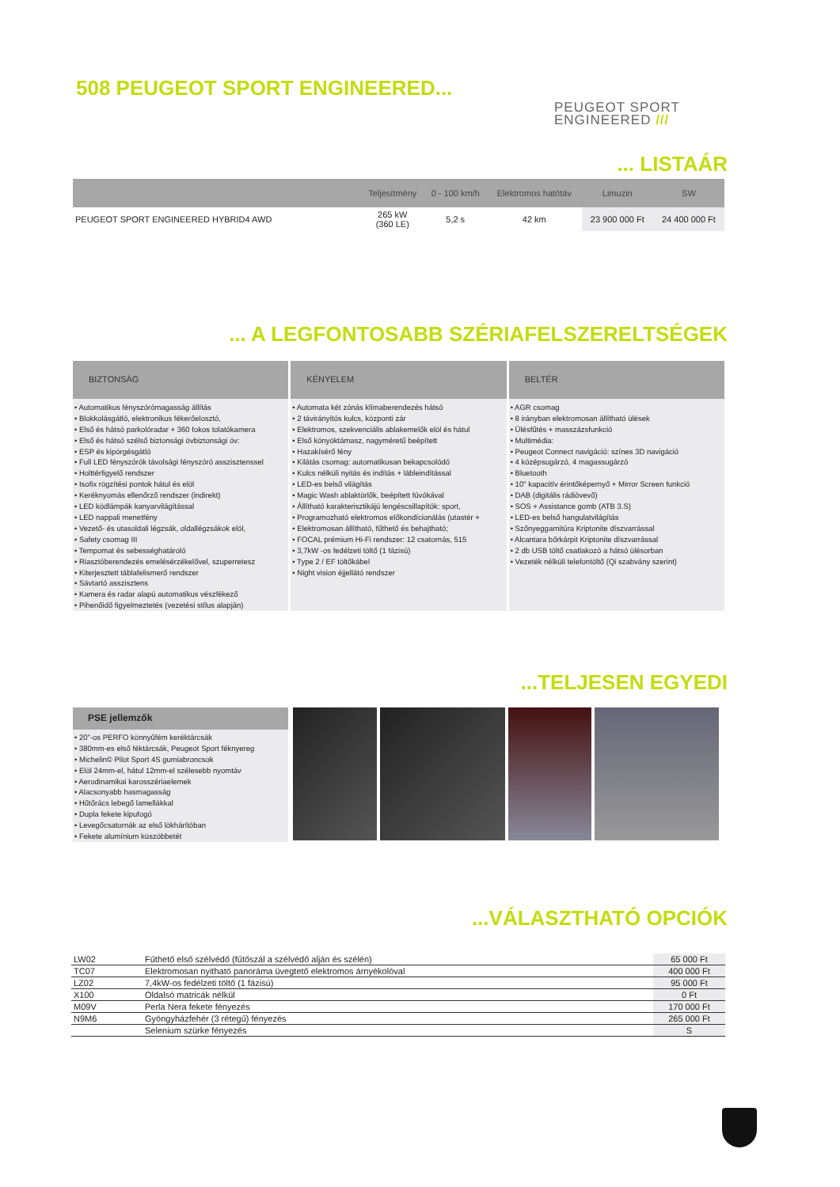508 PEUGEOT SPORT ENGINEERED...
PEUGEOT SPORT
ENGINEERED ///
... LISTAÁR
| | Teljesítmény | 0 - 100 km/h | Elektromos hatótáv | Limuzin | SW |
| --- | --- | --- | --- | --- | --- |
| PEUGEOT SPORT ENGINEERED HYBRID4 AWD | 265 kW (360 LE) | 5,2 s | 42 km | 23 900 000 Ft | 24 400 000 Ft |
... A LEGFONTOSABB SZÉRIAFELSZERELTSÉGEK
BIZTONSÁG
• Automatikus fényszórómagasság állítás
• Blokkolásgátló, elektronikus fékerőelosztó,
• Első és hátsó parkolóradar + 360 fokos tolatókamera
• Első és hátsó szélső biztonsági övbiztonsági öv:
• ESP és kipörgésgátló
• Full LED fényszórók távolsági fényszóró asszisztenssel
• Holttérfigyelő rendszer
• Isofix rögzítési pontok hátul és elöl
• Keréknyomás ellenőrző rendszer (indirekt)
• LED ködlámpák kanyarvilágítással
• LED nappali menetfény
• Vezető- és utasoldali légzsák, oldallégzsákok elöl,
• Safety csomag III
• Tempomat és sebességhatároló
• Riasztóberendezés emelésérzékelővel, szuperretesz
• Kiterjesztett táblafelismerő rendszer
• Sávtartó asszisztens
• Kamera és radar alapú automatikus vészfékező
• Pihenőidő figyelmeztetés (vezetési stílus alapján)
KÉNYELEM
• Automata két zónás klímaberendezés hátsó
• 2 távirányítós kulcs, központi zár
• Elektromos, szekvenciális ablakemelők elöl és hátul
• Első könyöktámasz, nagyméretű beépített
• Hazakísérő fény
• Kilátás csomag: automatikusan bekapcsolódó
• Kulcs nélküli nyitás és indítás + lábleindítással
• LED-es belső világítás
• Magic Wash ablaktörlők, beépített fúvókával
• Állítható karakterisztikájú lengéscsillapítók: sport,
• Programozható elektromos előkondícionálás (utastér +
• Elektromosan állítható, fűthető és behajtható;
• FOCAL prémium Hi-Fi rendszer: 12 csatornás, 515
• 3,7kW -os fedélzeti töltő (1 fázisú)
• Type 2 / EF töltőkábel
• Night vision éjjellátó rendszer
BELTÉR
• AGR csomag
• 8 irányban elektromosan állítható ülések
• Ülésfűtés + masszázsfunkció
• Multimédia:
• Peugeot Connect navigáció: színes 3D navigáció
• 4 középsugárzó, 4 magassugárzó
• Bluetooth
• 10" kapacitív érintőképernyő + Mirror Screen funkció
• DAB (digitális rádióvevő)
• SOS + Assistance gomb (ATB 3.S)
• LED-es belső hangulatvilágítás
• Szőnyeggarnitúra Kriptonite díszvarrással
• Alcantara bőrkárpit Kriptonite díszvarrással
• 2 db USB töltő csatlakozó a hátsó ülésorban
• Vezeték nélküli telefontöltő (Qi szabvány szerint)
...TELJESEN EGYEDI
PSE jellemzők
• 20"-os PERFO könnyűfém keréktárcsák
• 380mm-es első féktárcsák, Peugeot Sport féknyereg
• Michelin© Pilot Sport 4S gumiabroncsok
• Elöl 24mm-el, hátul 12mm-el szélesebb nyomtáv
• Aerodinamikai karosszériaelemek
• Alacsonyabb hasmagasság
• Hűtőrács lebegő lamellákkal
• Dupla fekete kipufogó
• Levegőcsatornák az első lökhárítóban
• Fekete alumínium küszöbbetét
...VÁLASZTHATÓ OPCIÓK
| LW02 | Fűthető első szélvédő (fűtőszál a szélvédő alján és szélén) | 65 000 Ft |
| TC07 | Elektromosan nyitható panoráma üvegtető elektromos árnyékolóval | 400 000 Ft |
| LZ02 | 7,4kW-os fedélzeti töltő (1 fázisú) | 95 000 Ft |
| X100 | Oldalsó matricák nélkül | 0 Ft |
| M09V | Perla Nera fekete fényezés | 170 000 Ft |
| N9M6 | Gyöngyházfehér (3 rétegű) fényezés | 265 000 Ft |
| | Selenium szürke fényezés | S |